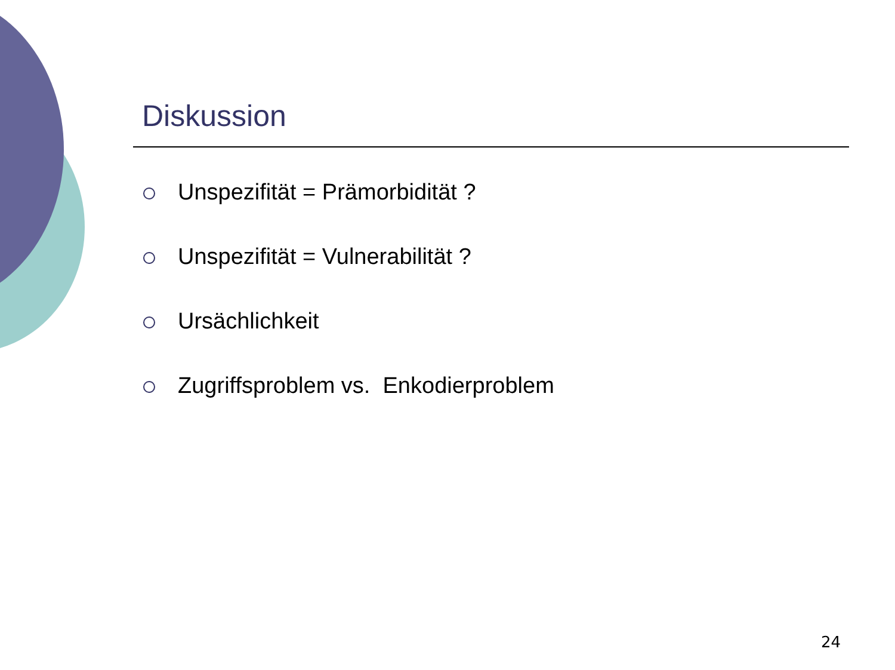Diskussion
Unspezifität = Prämorbidität ?
Unspezifität = Vulnerabilität ?
Ursächlichkeit
Zugriffsproblem vs. Enkodierproblem
24